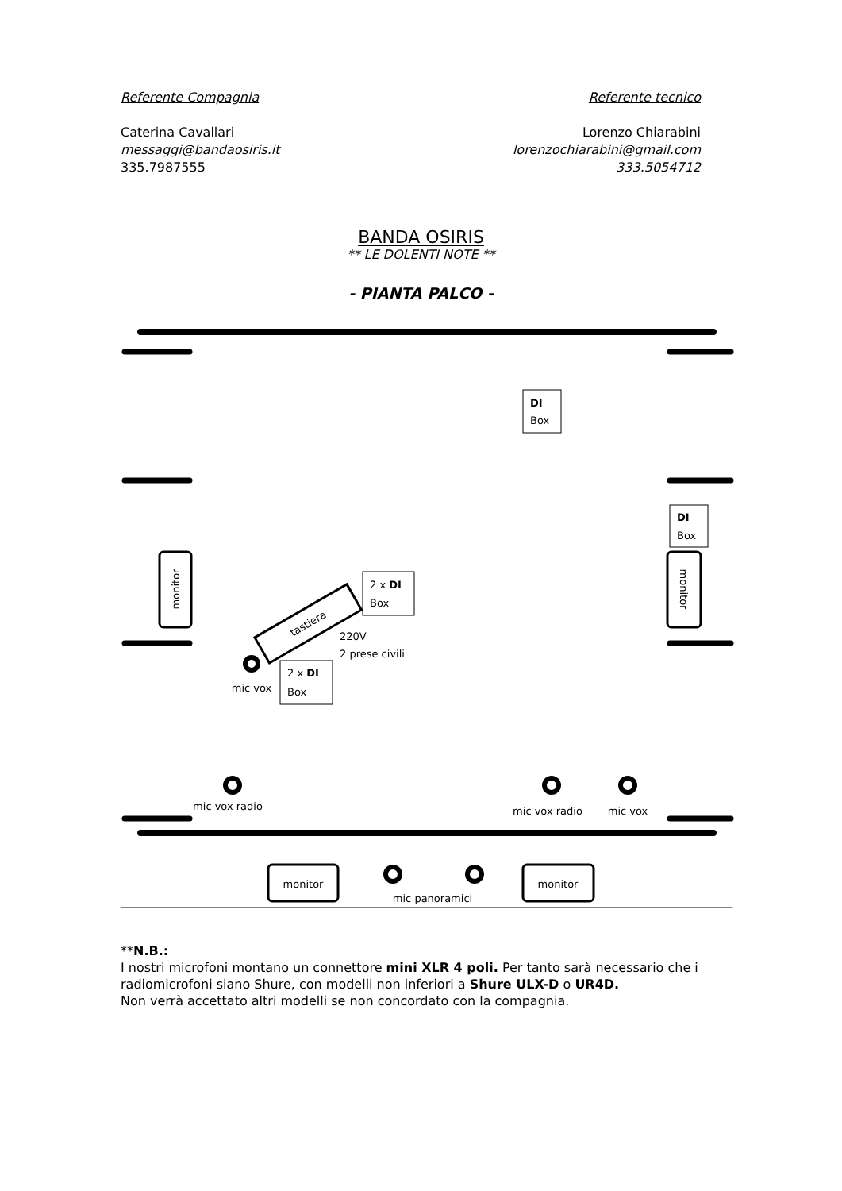Referente Compagnia
Caterina Cavallari
messaggi@bandaosiris.it
335.7987555
Referente tecnico
Lorenzo Chiarabini
lorenzochiarabini@gmail.com
333.5054712
BANDA OSIRIS
** LE DOLENTI NOTE **
- PIANTA PALCO -
DI
Box
DI
Box
2 x DI
Box
2 x DI
Box
monitor
monitor
tastiera
220V
2 prese civili
mic vox
mic vox radio
mic vox radio
mic vox
monitor
monitor
mic panoramici
**N.B.:
I nostri microfoni montano un connettore mini XLR 4 poli. Per tanto sarà necessario che i radiomicrofoni siano Shure, con modelli non inferiori a Shure ULX-D o UR4D.
Non verrà accettato altri modelli se non concordato con la compagnia.